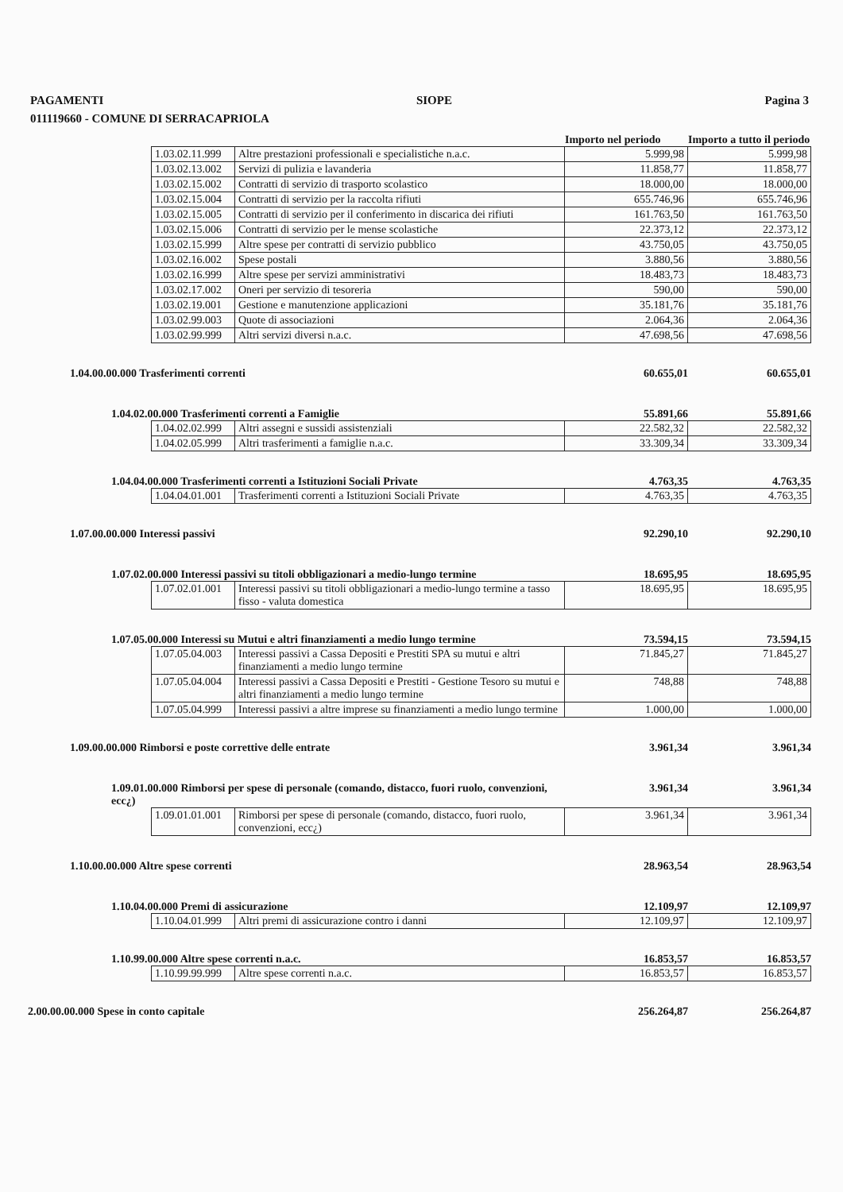PAGAMENTI SIOPE Pagina 3
011119660 - COMUNE DI SERRACAPRIOLA
Importo nel periodo
Importo a tutto il periodo
| 1.03.02.11.999 | Altre prestazioni professionali e specialistiche n.a.c. | 5.999,98 | 5.999,98 |
| 1.03.02.13.002 | Servizi di pulizia e lavanderia | 11.858,77 | 11.858,77 |
| 1.03.02.15.002 | Contratti di servizio di trasporto scolastico | 18.000,00 | 18.000,00 |
| 1.03.02.15.004 | Contratti di servizio per la raccolta rifiuti | 655.746,96 | 655.746,96 |
| 1.03.02.15.005 | Contratti di servizio per il conferimento in discarica dei rifiuti | 161.763,50 | 161.763,50 |
| 1.03.02.15.006 | Contratti di servizio per le mense scolastiche | 22.373,12 | 22.373,12 |
| 1.03.02.15.999 | Altre spese per contratti di servizio pubblico | 43.750,05 | 43.750,05 |
| 1.03.02.16.002 | Spese postali | 3.880,56 | 3.880,56 |
| 1.03.02.16.999 | Altre spese per servizi amministrativi | 18.483,73 | 18.483,73 |
| 1.03.02.17.002 | Oneri per servizio di tesoreria | 590,00 | 590,00 |
| 1.03.02.19.001 | Gestione e manutenzione applicazioni | 35.181,76 | 35.181,76 |
| 1.03.02.99.003 | Quote di associazioni | 2.064,36 | 2.064,36 |
| 1.03.02.99.999 | Altri servizi diversi n.a.c. | 47.698,56 | 47.698,56 |
1.04.00.00.000 Trasferimenti correnti 60.655,01 60.655,01
1.04.02.00.000 Trasferimenti correnti a Famiglie 55.891,66 55.891,66
| 1.04.02.02.999 | Altri assegni e sussidi assistenziali | 22.582,32 | 22.582,32 |
| 1.04.02.05.999 | Altri trasferimenti a famiglie n.a.c. | 33.309,34 | 33.309,34 |
1.04.04.00.000 Trasferimenti correnti a Istituzioni Sociali Private 4.763,35 4.763,35
| 1.04.04.01.001 | Trasferimenti correnti a Istituzioni Sociali Private | 4.763,35 | 4.763,35 |
1.07.00.00.000 Interessi passivi 92.290,10 92.290,10
1.07.02.00.000 Interessi passivi su titoli obbligazionari a medio-lungo termine 18.695,95 18.695,95
| 1.07.02.01.001 | Interessi passivi su titoli obbligazionari a medio-lungo termine a tasso fisso - valuta domestica | 18.695,95 | 18.695,95 |
1.07.05.00.000 Interessi su Mutui e altri finanziamenti a medio lungo termine 73.594,15 73.594,15
| 1.07.05.04.003 | Interessi passivi a Cassa Depositi e Prestiti SPA su mutui e altri finanziamenti a medio lungo termine | 71.845,27 | 71.845,27 |
| 1.07.05.04.004 | Interessi passivi a Cassa Depositi e Prestiti - Gestione Tesoro su mutui e altri finanziamenti a medio lungo termine | 748,88 | 748,88 |
| 1.07.05.04.999 | Interessi passivi a altre imprese su finanziamenti a medio lungo termine | 1.000,00 | 1.000,00 |
1.09.00.00.000 Rimborsi e poste correttive delle entrate 3.961,34 3.961,34
1.09.01.00.000 Rimborsi per spese di personale (comando, distacco, fuori ruolo, convenzioni, ecc¿) 3.961,34 3.961,34
| 1.09.01.01.001 | Rimborsi per spese di personale (comando, distacco, fuori ruolo, convenzioni, ecc¿) | 3.961,34 | 3.961,34 |
1.10.00.00.000 Altre spese correnti 28.963,54 28.963,54
1.10.04.00.000 Premi di assicurazione 12.109,97 12.109,97
| 1.10.04.01.999 | Altri premi di assicurazione contro i danni | 12.109,97 | 12.109,97 |
1.10.99.00.000 Altre spese correnti n.a.c. 16.853,57 16.853,57
| 1.10.99.99.999 | Altre spese correnti n.a.c. | 16.853,57 | 16.853,57 |
2.00.00.00.000 Spese in conto capitale 256.264,87 256.264,87